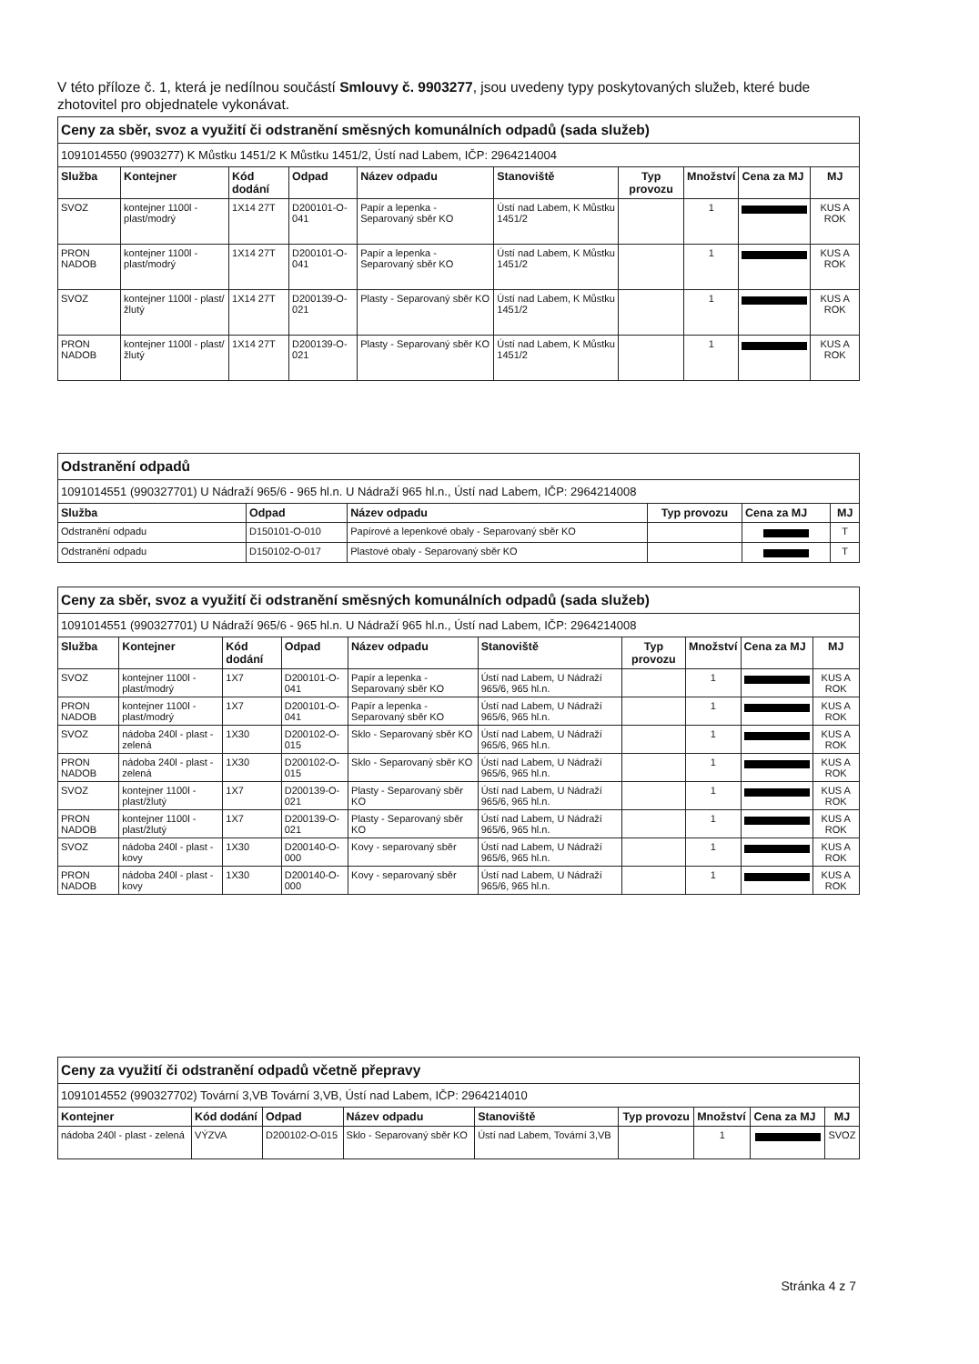V této příloze č. 1, která je nedílnou součástí Smlouvy č. 9903277, jsou uvedeny typy poskytovaných služeb, které bude zhotovitel pro objednatele vykonávat.
| Ceny za sběr, svoz a využití či odstranění směsných komunálních odpadů (sada služeb) | | | | | | | | | |
| 1091014550 (9903277) K Můstku 1451/2 K Můstku 1451/2, Ústí nad Labem, IČP: 2964214004 | | | | | | | | | |
| Služba | Kontejner | Kód dodání | Odpad | Název odpadu | Stanoviště | Typ provozu | Množství | Cena za MJ | MJ |
| SVOZ | kontejner 1100l - plast/modrý | 1X14 27T | D200101-O-041 | Papír a lepenka - Separovaný sběr KO | Ústí nad Labem, K Můstku 1451/2 | | 1 | | KUS A ROK |
| PRON NADOB | kontejner 1100l - plast/modrý | 1X14 27T | D200101-O-041 | Papír a lepenka - Separovaný sběr KO | Ústí nad Labem, K Můstku 1451/2 | | 1 | | KUS A ROK |
| SVOZ | kontejner 1100l - plast/žlutý | 1X14 27T | D200139-O-021 | Plasty - Separovaný sběr KO | Ústí nad Labem, K Můstku 1451/2 | | 1 | | KUS A ROK |
| PRON NADOB | kontejner 1100l - plast/žlutý | 1X14 27T | D200139-O-021 | Plasty - Separovaný sběr KO | Ústí nad Labem, K Můstku 1451/2 | | 1 | | KUS A ROK |
| Odstranění odpadů | | | | | |
| 1091014551 (990327701) U Nádraží 965/6 - 965 hl.n. U Nádraží 965 hl.n., Ústí nad Labem, IČP: 2964214008 | | | | | |
| Služba | Odpad | Název odpadu | Typ provozu | Cena za MJ | MJ |
| Odstranění odpadu | D150101-O-010 | Papírové a lepenkové obaly - Separovaný sběr KO | | | T |
| Odstranění odpadu | D150102-O-017 | Plastové obaly - Separovaný sběr KO | | | T |
| Ceny za sběr, svoz a využití či odstranění směsných komunálních odpadů (sada služeb) | | | | | | | | | |
| 1091014551 (990327701) U Nádraží 965/6 - 965 hl.n. U Nádraží 965 hl.n., Ústí nad Labem, IČP: 2964214008 | | | | | | | | | |
| Služba | Kontejner | Kód dodání | Odpad | Název odpadu | Stanoviště | Typ provozu | Množství | Cena za MJ | MJ |
| SVOZ | kontejner 1100l - plast/modrý | 1X7 | D200101-O-041 | Papír a lepenka - Separovaný sběr KO | Ústí nad Labem, U Nádraží 965/6, 965 hl.n. | | 1 | | KUS A ROK |
| PRON NADOB | kontejner 1100l - plast/modrý | 1X7 | D200101-O-041 | Papír a lepenka - Separovaný sběr KO | Ústí nad Labem, U Nádraží 965/6, 965 hl.n. | | 1 | | KUS A ROK |
| SVOZ | nádoba 240l - plast - zelená | 1X30 | D200102-O-015 | Sklo - Separovaný sběr KO | Ústí nad Labem, U Nádraží 965/6, 965 hl.n. | | 1 | | KUS A ROK |
| PRON NADOB | nádoba 240l - plast - zelená | 1X30 | D200102-O-015 | Sklo - Separovaný sběr KO | Ústí nad Labem, U Nádraží 965/6, 965 hl.n. | | 1 | | KUS A ROK |
| SVOZ | kontejner 1100l - plast/žlutý | 1X7 | D200139-O-021 | Plasty - Separovaný sběr KO | Ústí nad Labem, U Nádraží 965/6, 965 hl.n. | | 1 | | KUS A ROK |
| PRON NADOB | kontejner 1100l - plast/žlutý | 1X7 | D200139-O-021 | Plasty - Separovaný sběr KO | Ústí nad Labem, U Nádraží 965/6, 965 hl.n. | | 1 | | KUS A ROK |
| SVOZ | nádoba 240l - plast - kovy | 1X30 | D200140-O-000 | Kovy - separovaný sběr | Ústí nad Labem, U Nádraží 965/6, 965 hl.n. | | 1 | | KUS A ROK |
| PRON NADOB | nádoba 240l - plast - kovy | 1X30 | D200140-O-000 | Kovy - separovaný sběr | Ústí nad Labem, U Nádraží 965/6, 965 hl.n. | | 1 | | KUS A ROK |
| Ceny za využití či odstranění odpadů včetně přepravy | | | | | | | | |
| 1091014552 (990327702) Tovární 3,VB Tovární 3,VB, Ústí nad Labem, IČP: 2964214010 | | | | | | | | |
| Kontejner | Kód dodání | Odpad | Název odpadu | Stanoviště | Typ provozu | Množství | Cena za MJ | MJ |
| nádoba 240l - plast - zelená | VÝZVA | D200102-O-015 | Sklo - Separovaný sběr KO | Ústí nad Labem, Tovární 3,VB | | 1 | | SVOZ |
Stránka 4 z 7